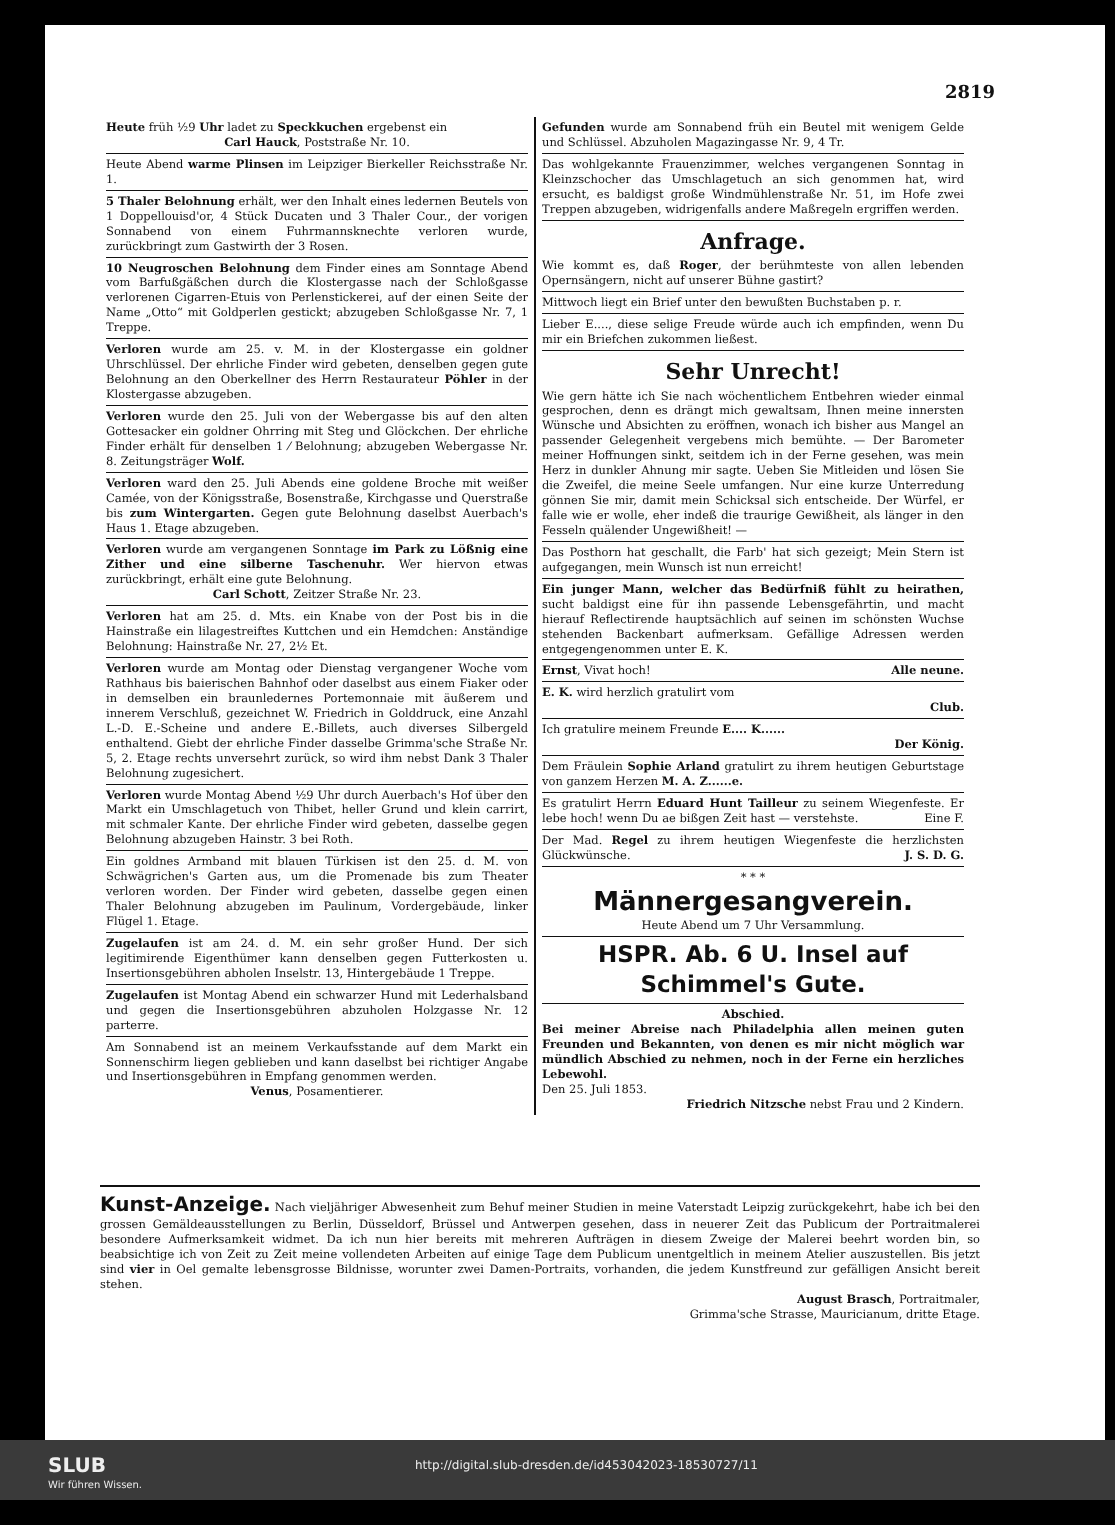2819
Heute früh ½9 Uhr ladet zu Speckkuchen ergebenst ein
Carl Hauck, Poststraße Nr. 10.
Heute Abend warme Plinsen im Leipziger Bierkeller Reichsstraße Nr. 1.
5 Thaler Belohnung erhält, wer den Inhalt eines ledernen Beutels von 1 Doppellouisd'or, 4 Stück Ducaten und 3 Thaler Cour., der vorigen Sonnabend von einem Fuhrmannsknechte verloren wurde, zurückbringt zum Gastwirth der 3 Rosen.
10 Neugroschen Belohnung dem Finder eines am Sonntage Abend vom Barfußgäßchen durch die Klostergasse nach der Schloßgasse verlorenen Cigarren-Etuis von Perlenstickerei, auf der einen Seite der Name „Otto“ mit Goldperlen gestickt; abzugeben Schloßgasse Nr. 7, 1 Treppe.
Verloren wurde am 25. v. M. in der Klostergasse ein goldner Uhrschlüssel. Der ehrliche Finder wird gebeten, denselben gegen gute Belohnung an den Oberkellner des Herrn Restaurateur Pöhler in der Klostergasse abzugeben.
Verloren wurde den 25. Juli von der Webergasse bis auf den alten Gottesacker ein goldner Ohrring mit Steg und Glöckchen. Der ehrliche Finder erhält für denselben 1 ⁄ Belohnung; abzugeben Webergasse Nr. 8. Zeitungsträger Wolf.
Verloren ward den 25. Juli Abends eine goldene Broche mit weißer Camée, von der Königsstraße, Bosenstraße, Kirchgasse und Querstraße bis zum Wintergarten. Gegen gute Belohnung daselbst Auerbach's Haus 1. Etage abzugeben.
Verloren wurde am vergangenen Sonntage im Park zu Lößnig eine Zither und eine silberne Taschenuhr. Wer hiervon etwas zurückbringt, erhält eine gute Belohnung.
Carl Schott, Zeitzer Straße Nr. 23.
Verloren hat am 25. d. Mts. ein Knabe von der Post bis in die Hainstraße ein lilagestreiftes Kuttchen und ein Hemdchen: Anständige Belohnung: Hainstraße Nr. 27, 2½ Et.
Verloren wurde am Montag oder Dienstag vergangener Woche vom Rathhaus bis baierischen Bahnhof oder daselbst aus einem Fiaker oder in demselben ein braunledernes Portemonnaie mit äußerem und innerem Verschluß, gezeichnet W. Friedrich in Golddruck, eine Anzahl L.-D. E.-Scheine und andere E.-Billets, auch diverses Silbergeld enthaltend. Giebt der ehrliche Finder dasselbe Grimma'sche Straße Nr. 5, 2. Etage rechts unversehrt zurück, so wird ihm nebst Dank 3 Thaler Belohnung zugesichert.
Verloren wurde Montag Abend ½9 Uhr durch Auerbach's Hof über den Markt ein Umschlagetuch von Thibet, heller Grund und klein carrirt, mit schmaler Kante. Der ehrliche Finder wird gebeten, dasselbe gegen Belohnung abzugeben Hainstr. 3 bei Roth.
Ein goldnes Armband mit blauen Türkisen ist den 25. d. M. von Schwägrichen's Garten aus, um die Promenade bis zum Theater verloren worden. Der Finder wird gebeten, dasselbe gegen einen Thaler Belohnung abzugeben im Paulinum, Vordergebäude, linker Flügel 1. Etage.
Zugelaufen ist am 24. d. M. ein sehr großer Hund. Der sich legitimirende Eigenthümer kann denselben gegen Futterkosten u. Insertionsgebühren abholen Inselstr. 13, Hintergebäude 1 Treppe.
Zugelaufen ist Montag Abend ein schwarzer Hund mit Lederhalsband und gegen die Insertionsgebühren abzuholen Holzgasse Nr. 12 parterre.
Am Sonnabend ist an meinem Verkaufsstande auf dem Markt ein Sonnenschirm liegen geblieben und kann daselbst bei richtiger Angabe und Insertionsgebühren in Empfang genommen werden.
Venus, Posamentierer.
Gefunden wurde am Sonnabend früh ein Beutel mit wenigem Gelde und Schlüssel. Abzuholen Magazingasse Nr. 9, 4 Tr.
Das wohlgekannte Frauenzimmer, welches vergangenen Sonntag in Kleinzschocher das Umschlagetuch an sich genommen hat, wird ersucht, es baldigst große Windmühlenstraße Nr. 51, im Hofe zwei Treppen abzugeben, widrigenfalls andere Maßregeln ergriffen werden.
Anfrage.
Wie kommt es, daß Roger, der berühmteste von allen lebenden Opernsängern, nicht auf unserer Bühne gastirt?
Mittwoch liegt ein Brief unter den bewußten Buchstaben p. r.
Lieber E...., diese selige Freude würde auch ich empfinden, wenn Du mir ein Briefchen zukommen ließest.
Sehr Unrecht!
Wie gern hätte ich Sie nach wöchentlichem Entbehren wieder einmal gesprochen, denn es drängt mich gewaltsam, Ihnen meine innersten Wünsche und Absichten zu eröffnen, wonach ich bisher aus Mangel an passender Gelegenheit vergebens mich bemühte. — Der Barometer meiner Hoffnungen sinkt, seitdem ich in der Ferne gesehen, was mein Herz in dunkler Ahnung mir sagte. Ueben Sie Mitleiden und lösen Sie die Zweifel, die meine Seele umfangen. Nur eine kurze Unterredung gönnen Sie mir, damit mein Schicksal sich entscheide. Der Würfel, er falle wie er wolle, eher indeß die traurige Gewißheit, als länger in den Fesseln quälender Ungewißheit! —
Das Posthorn hat geschallt, die Farb' hat sich gezeigt; Mein Stern ist aufgegangen, mein Wunsch ist nun erreicht!
Ein junger Mann, welcher das Bedürfniß fühlt zu heirathen, sucht baldigst eine für ihn passende Lebensgefährtin, und macht hierauf Reflectirende hauptsächlich auf seinen im schönsten Wuchse stehenden Backenbart aufmerksam. Gefällige Adressen werden entgegengenommen unter E. K.
Ernst, Vivat hoch! Alle neune.
E. K. wird herzlich gratulirt vom
Club.
Ich gratulire meinem Freunde E.... K......
Der König.
Dem Fräulein Sophie Arland gratulirt zu ihrem heutigen Geburtstage von ganzem Herzen M. A. Z......e.
Es gratulirt Herrn Eduard Hunt Tailleur zu seinem Wiegenfeste. Er lebe hoch! wenn Du ae bißgen Zeit hast — verstehste. Eine F.
Der Mad. Regel zu ihrem heutigen Wiegenfeste die herzlichsten Glückwünsche. J. S. D. G.
* * *
Männergesangverein.
Heute Abend um 7 Uhr Versammlung.
HSPR. Ab. 6 U. Insel auf Schimmel's Gute.
Abschied.
Bei meiner Abreise nach Philadelphia allen meinen guten Freunden und Bekannten, von denen es mir nicht möglich war mündlich Abschied zu nehmen, noch in der Ferne ein herzliches Lebewohl.
Den 25. Juli 1853.
Friedrich Nitzsche nebst Frau und 2 Kindern.
Kunst-Anzeige. Nach vieljähriger Abwesenheit zum Behuf meiner Studien in meine Vaterstadt Leipzig zurückgekehrt, habe ich bei den grossen Gemäldeausstellungen zu Berlin, Düsseldorf, Brüssel und Antwerpen gesehen, dass in neuerer Zeit das Publicum der Portraitmalerei besondere Aufmerksamkeit widmet. Da ich nun hier bereits mit mehreren Aufträgen in diesem Zweige der Malerei beehrt worden bin, so beabsichtige ich von Zeit zu Zeit meine vollendeten Arbeiten auf einige Tage dem Publicum unentgeltlich in meinem Atelier auszustellen. Bis jetzt sind vier in Oel gemalte lebensgrosse Bildnisse, worunter zwei Damen-Portraits, vorhanden, die jedem Kunstfreund zur gefälligen Ansicht bereit stehen.
August Brasch, Portraitmaler,
Grimma'sche Strasse, Mauricianum, dritte Etage.
SLUB
Wir führen Wissen.
http://digital.slub-dresden.de/id453042023-18530727/11